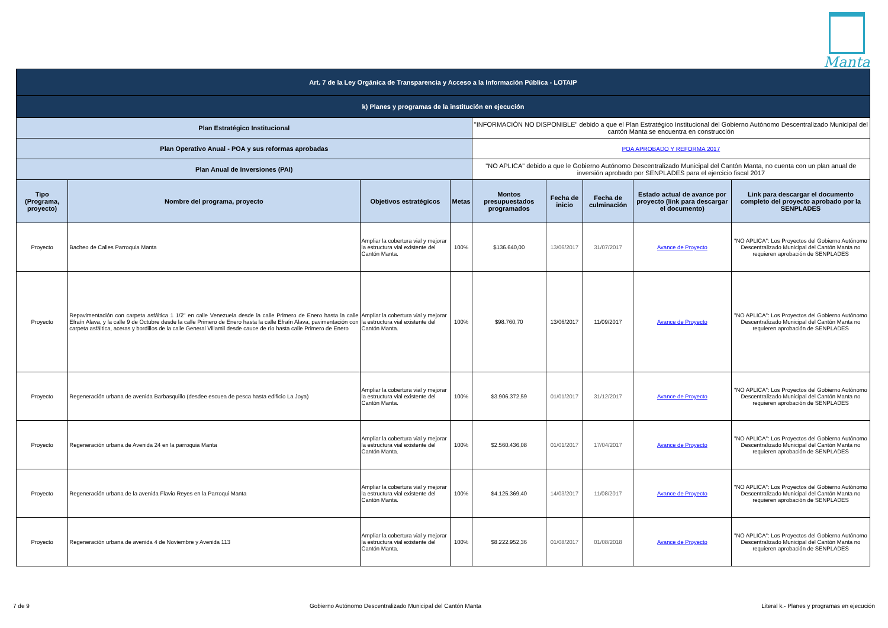Manta
| Art. 7 de la Ley Orgánica de Transparencia y Acceso a la Información Pública - LOTAIP | | | | | | | | |
| k) Planes y programas de la institución en ejecución | | | | | | | | |
| Plan Estratégico Institucional | | | | "INFORMACIÓN NO DISPONIBLE" debido a que el Plan Estratégico Institucional del Gobierno Autónomo Descentralizado Municipal del cantón Manta se encuentra en construcción | | | | |
| Plan Operativo Anual - POA y sus reformas aprobadas | | | | POA APROBADO Y REFORMA 2017 | | | | |
| Plan Anual de Inversiones (PAI) | | | | "NO APLICA" debido a que le Gobierno Autónomo Descentralizado Municipal del Cantón Manta, no cuenta con un plan anual de inversión aprobado por SENPLADES para el ejercicio fiscal 2017 | | | | |
| Tipo (Programa, proyecto) | Nombre del programa, proyecto | Objetivos estratégicos | Metas | Montos presupuestados programados | Fecha de inicio | Fecha de culminación | Estado actual de avance por proyecto (link para descargar el documento) | Link para descargar el documento completo del proyecto aprobado por la SENPLADES |
| Proyecto | Bacheo de Calles Parroquia Manta | Ampliar la cobertura vial y mejorar la estructura vial existente del Cantón Manta. | 100% | $136.640,00 | 13/06/2017 | 31/07/2017 | Avance de Proyecto | "NO APLICA": Los Proyectos del Gobierno Autónomo Descentralizado Municipal del Cantón Manta no requieren aprobación de SENPLADES |
| Proyecto | Repavimentación con carpeta asfáltica 1 1/2" en calle Venezuela desde la calle Primero de Enero hasta la calle Efraín Alava, y la calle 9 de Octubre desde la calle Primero de Enero hasta la calle Efraín Alava, pavimentación con carpeta asfáltica, aceras y bordillos de la calle General Villamil desde cauce de río hasta calle Primero de Enero | Ampliar la cobertura vial y mejorar la estructura vial existente del Cantón Manta. | 100% | $98.760,70 | 13/06/2017 | 11/09/2017 | Avance de Proyecto | "NO APLICA": Los Proyectos del Gobierno Autónomo Descentralizado Municipal del Cantón Manta no requieren aprobación de SENPLADES |
| Proyecto | Regeneración urbana de avenida Barbasquillo (desdee escuea de pesca hasta edificio La Joya) | Ampliar la cobertura vial y mejorar la estructura vial existente del Cantón Manta. | 100% | $3.906.372,59 | 01/01/2017 | 31/12/2017 | Avance de Proyecto | "NO APLICA": Los Proyectos del Gobierno Autónomo Descentralizado Municipal del Cantón Manta no requieren aprobación de SENPLADES |
| Proyecto | Regeneración urbana de Avenida 24 en la parroquia Manta | Ampliar la cobertura vial y mejorar la estructura vial existente del Cantón Manta. | 100% | $2.560.436,08 | 01/01/2017 | 17/04/2017 | Avance de Proyecto | "NO APLICA": Los Proyectos del Gobierno Autónomo Descentralizado Municipal del Cantón Manta no requieren aprobación de SENPLADES |
| Proyecto | Regeneración urbana de la avenida Flavio Reyes en la Parroqui Manta | Ampliar la cobertura vial y mejorar la estructura vial existente del Cantón Manta. | 100% | $4.125.369,40 | 14/03/2017 | 11/08/2017 | Avance de Proyecto | "NO APLICA": Los Proyectos del Gobierno Autónomo Descentralizado Municipal del Cantón Manta no requieren aprobación de SENPLADES |
| Proyecto | Regeneración urbana de avenida 4 de Noviembre y Avenida 113 | Ampliar la cobertura vial y mejorar la estructura vial existente del Cantón Manta. | 100% | $8.222.952,36 | 01/08/2017 | 01/08/2018 | Avance de Proyecto | "NO APLICA": Los Proyectos del Gobierno Autónomo Descentralizado Municipal del Cantón Manta no requieren aprobación de SENPLADES |
7 de 9 Gobierno Autónomo Descentralizado Municipal del Cantón Manta Literal k.- Planes y programas en ejecución